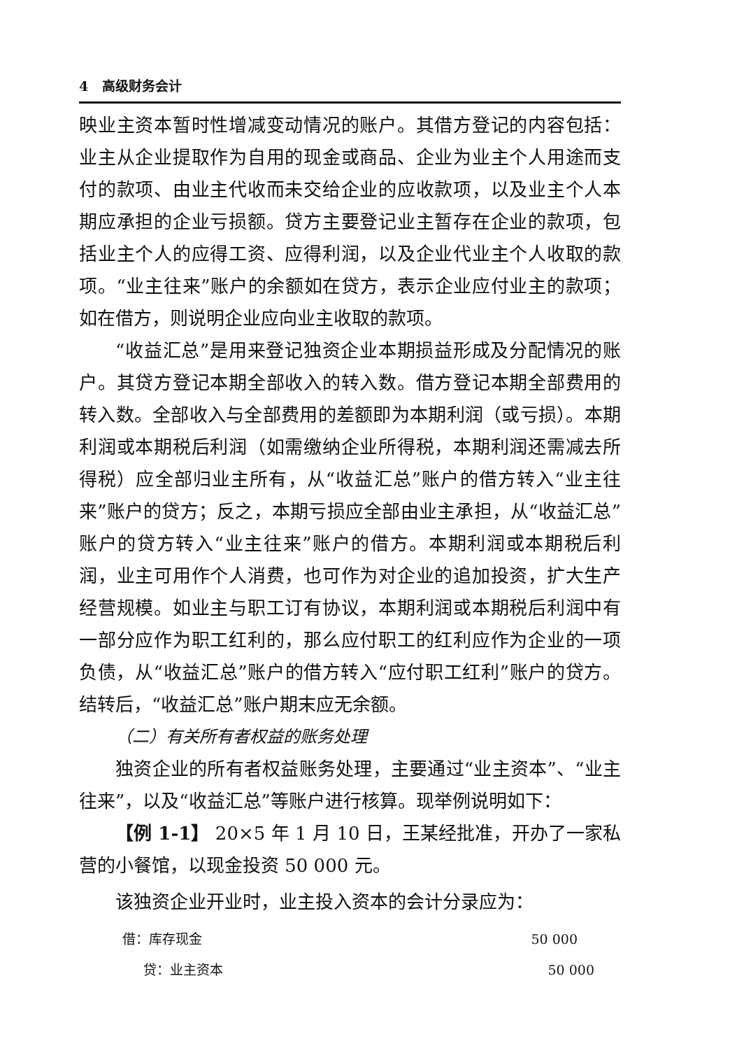4 高级财务会计
映业主资本暂时性增减变动情况的账户。其借方登记的内容包括：业主从企业提取作为自用的现金或商品、企业为业主个人用途而支付的款项、由业主代收而未交给企业的应收款项，以及业主个人本期应承担的企业亏损额。贷方主要登记业主暂存在企业的款项，包括业主个人的应得工资、应得利润，以及企业代业主个人收取的款项。“业主往来”账户的余额如在贷方，表示企业应付业主的款项；如在借方，则说明企业应向业主收取的款项。
“收益汇总”是用来登记独资企业本期损益形成及分配情况的账户。其贷方登记本期全部收入的转入数。借方登记本期全部费用的转入数。全部收入与全部费用的差额即为本期利润（或亏损）。本期利润或本期税后利润（如需缴纳企业所得税，本期利润还需减去所得税）应全部归业主所有，从“收益汇总”账户的借方转入“业主往来”账户的贷方；反之，本期亏损应全部由业主承担，从“收益汇总”账户的贷方转入“业主往来”账户的借方。本期利润或本期税后利润，业主可用作个人消费，也可作为对企业的追加投资，扩大生产经营规模。如业主与职工订有协议，本期利润或本期税后利润中有一部分应作为职工红利的，那么应付职工的红利应作为企业的一项负债，从“收益汇总”账户的借方转入“应付职工红利”账户的贷方。结转后，“收益汇总”账户期末应无余额。
（二）有关所有者权益的账务处理
独资企业的所有者权益账务处理，主要通过“业主资本”、“业主往来”，以及“收益汇总”等账户进行核算。现举例说明如下：
【例 1-1】 20×5 年 1 月 10 日，王某经批准，开办了一家私营的小餐馆，以现金投资 50 000 元。
该独资企业开业时，业主投入资本的会计分录应为：
借：库存现金 50 000
贷：业主资本 50 000